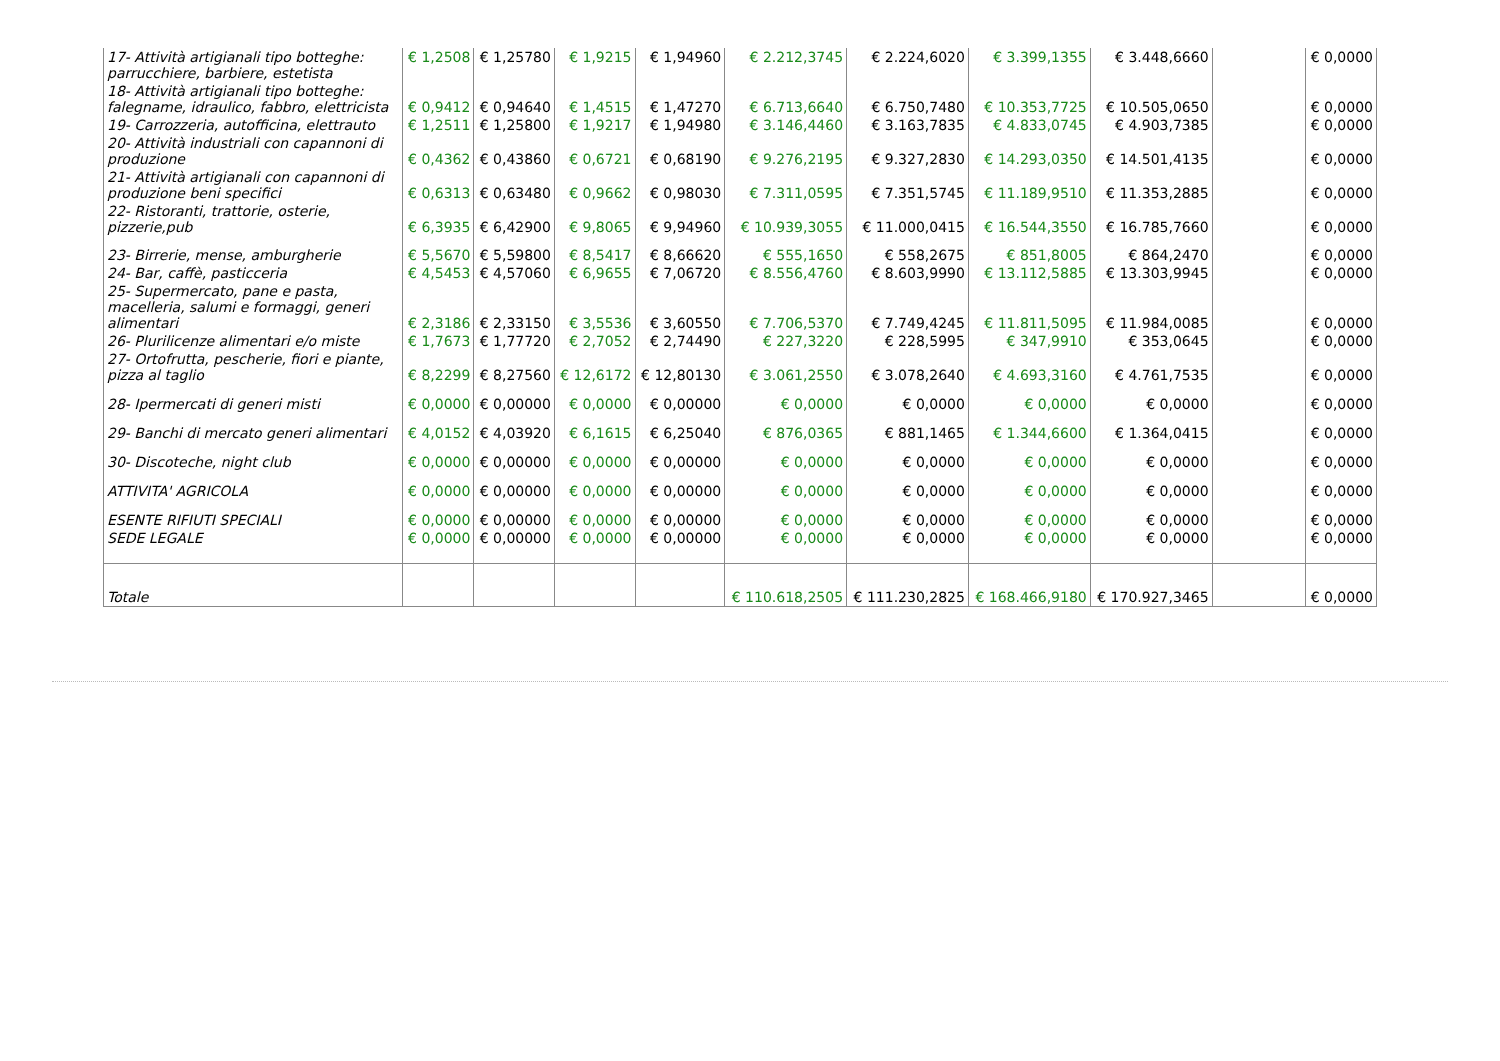| 17- Attività artigianali tipo botteghe: parrucchiere, barbiere, estetista | € 1,2508 | € 1,25780 | € 1,9215 | € 1,94960 | € 2.212,3745 | € 2.224,6020 | € 3.399,1355 | € 3.448,6660 | | € 0,0000 |
| 18- Attività artigianali tipo botteghe: falegname, idraulico, fabbro, elettricista | € 0,9412 | € 0,94640 | € 1,4515 | € 1,47270 | € 6.713,6640 | € 6.750,7480 | € 10.353,7725 | € 10.505,0650 | | € 0,0000 |
| 19- Carrozzeria, autofficina, elettrauto | € 1,2511 | € 1,25800 | € 1,9217 | € 1,94980 | € 3.146,4460 | € 3.163,7835 | € 4.833,0745 | € 4.903,7385 | | € 0,0000 |
| 20- Attività industriali con capannoni di produzione | € 0,4362 | € 0,43860 | € 0,6721 | € 0,68190 | € 9.276,2195 | € 9.327,2830 | € 14.293,0350 | € 14.501,4135 | | € 0,0000 |
| 21- Attività artigianali con capannoni di produzione beni specifici | € 0,6313 | € 0,63480 | € 0,9662 | € 0,98030 | € 7.311,0595 | € 7.351,5745 | € 11.189,9510 | € 11.353,2885 | | € 0,0000 |
| 22- Ristoranti, trattorie, osterie, pizzerie,pub | € 6,3935 | € 6,42900 | € 9,8065 | € 9,94960 | € 10.939,3055 | € 11.000,0415 | € 16.544,3550 | € 16.785,7660 | | € 0,0000 |
| 23- Birrerie, mense, amburgherie | € 5,5670 | € 5,59800 | € 8,5417 | € 8,66620 | € 555,1650 | € 558,2675 | € 851,8005 | € 864,2470 | | € 0,0000 |
| 24- Bar, caffè, pasticceria | € 4,5453 | € 4,57060 | € 6,9655 | € 7,06720 | € 8.556,4760 | € 8.603,9990 | € 13.112,5885 | € 13.303,9945 | | € 0,0000 |
| 25- Supermercato, pane e pasta, macelleria, salumi e formaggi, generi alimentari | € 2,3186 | € 2,33150 | € 3,5536 | € 3,60550 | € 7.706,5370 | € 7.749,4245 | € 11.811,5095 | € 11.984,0085 | | € 0,0000 |
| 26- Plurilicenze alimentari e/o miste | € 1,7673 | € 1,77720 | € 2,7052 | € 2,74490 | € 227,3220 | € 228,5995 | € 347,9910 | € 353,0645 | | € 0,0000 |
| 27- Ortofrutta, pescherie, fiori e piante, pizza al taglio | € 8,2299 | € 8,27560 | € 12,6172 | € 12,80130 | € 3.061,2550 | € 3.078,2640 | € 4.693,3160 | € 4.761,7535 | | € 0,0000 |
| 28- Ipermercati di generi misti | € 0,0000 | € 0,00000 | € 0,0000 | € 0,00000 | € 0,0000 | € 0,0000 | € 0,0000 | € 0,0000 | | € 0,0000 |
| 29- Banchi di mercato generi alimentari | € 4,0152 | € 4,03920 | € 6,1615 | € 6,25040 | € 876,0365 | € 881,1465 | € 1.344,6600 | € 1.364,0415 | | € 0,0000 |
| 30- Discoteche, night club | € 0,0000 | € 0,00000 | € 0,0000 | € 0,00000 | € 0,0000 | € 0,0000 | € 0,0000 | € 0,0000 | | € 0,0000 |
| ATTIVITA' AGRICOLA | € 0,0000 | € 0,00000 | € 0,0000 | € 0,00000 | € 0,0000 | € 0,0000 | € 0,0000 | € 0,0000 | | € 0,0000 |
| ESENTE RIFIUTI SPECIALI | € 0,0000 | € 0,00000 | € 0,0000 | € 0,00000 | € 0,0000 | € 0,0000 | € 0,0000 | € 0,0000 | | € 0,0000 |
| SEDE LEGALE | € 0,0000 | € 0,00000 | € 0,0000 | € 0,00000 | € 0,0000 | € 0,0000 | € 0,0000 | € 0,0000 | | € 0,0000 |
| Totale | | | | | € 110.618,2505 | € 111.230,2825 | € 168.466,9180 | € 170.927,3465 | | € 0,0000 |